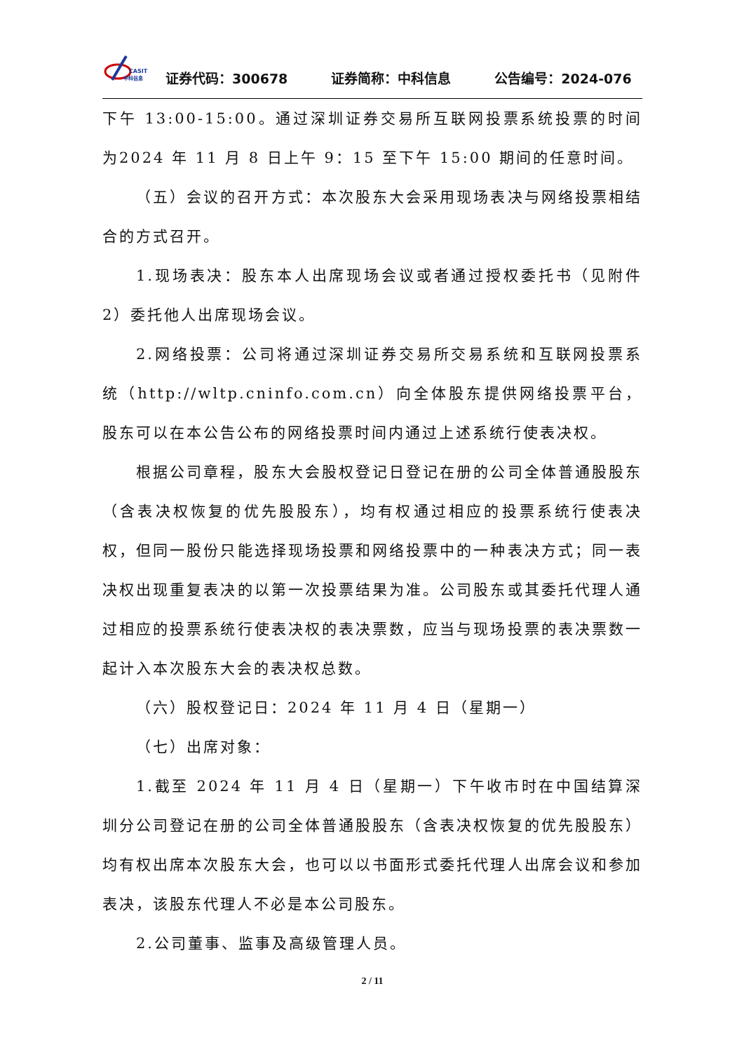CASIT
中科信息
证券代码：300678 证券简称：中科信息 公告编号：2024-076
下午 13:00-15:00。通过深圳证券交易所互联网投票系统投票的时间为2024 年 11 月 8 日上午 9：15 至下午 15:00 期间的任意时间。
（五）会议的召开方式：本次股东大会采用现场表决与网络投票相结合的方式召开。
1.现场表决：股东本人出席现场会议或者通过授权委托书（见附件2）委托他人出席现场会议。
2.网络投票：公司将通过深圳证券交易所交易系统和互联网投票系统（http://wltp.cninfo.com.cn）向全体股东提供网络投票平台，股东可以在本公告公布的网络投票时间内通过上述系统行使表决权。
根据公司章程，股东大会股权登记日登记在册的公司全体普通股股东（含表决权恢复的优先股股东），均有权通过相应的投票系统行使表决权，但同一股份只能选择现场投票和网络投票中的一种表决方式；同一表决权出现重复表决的以第一次投票结果为准。公司股东或其委托代理人通过相应的投票系统行使表决权的表决票数，应当与现场投票的表决票数一起计入本次股东大会的表决权总数。
（六）股权登记日：2024 年 11 月 4 日（星期一）
（七）出席对象：
1.截至 2024 年 11 月 4 日（星期一）下午收市时在中国结算深圳分公司登记在册的公司全体普通股股东（含表决权恢复的优先股股东）均有权出席本次股东大会，也可以以书面形式委托代理人出席会议和参加表决，该股东代理人不必是本公司股东。
2.公司董事、监事及高级管理人员。
2 / 11